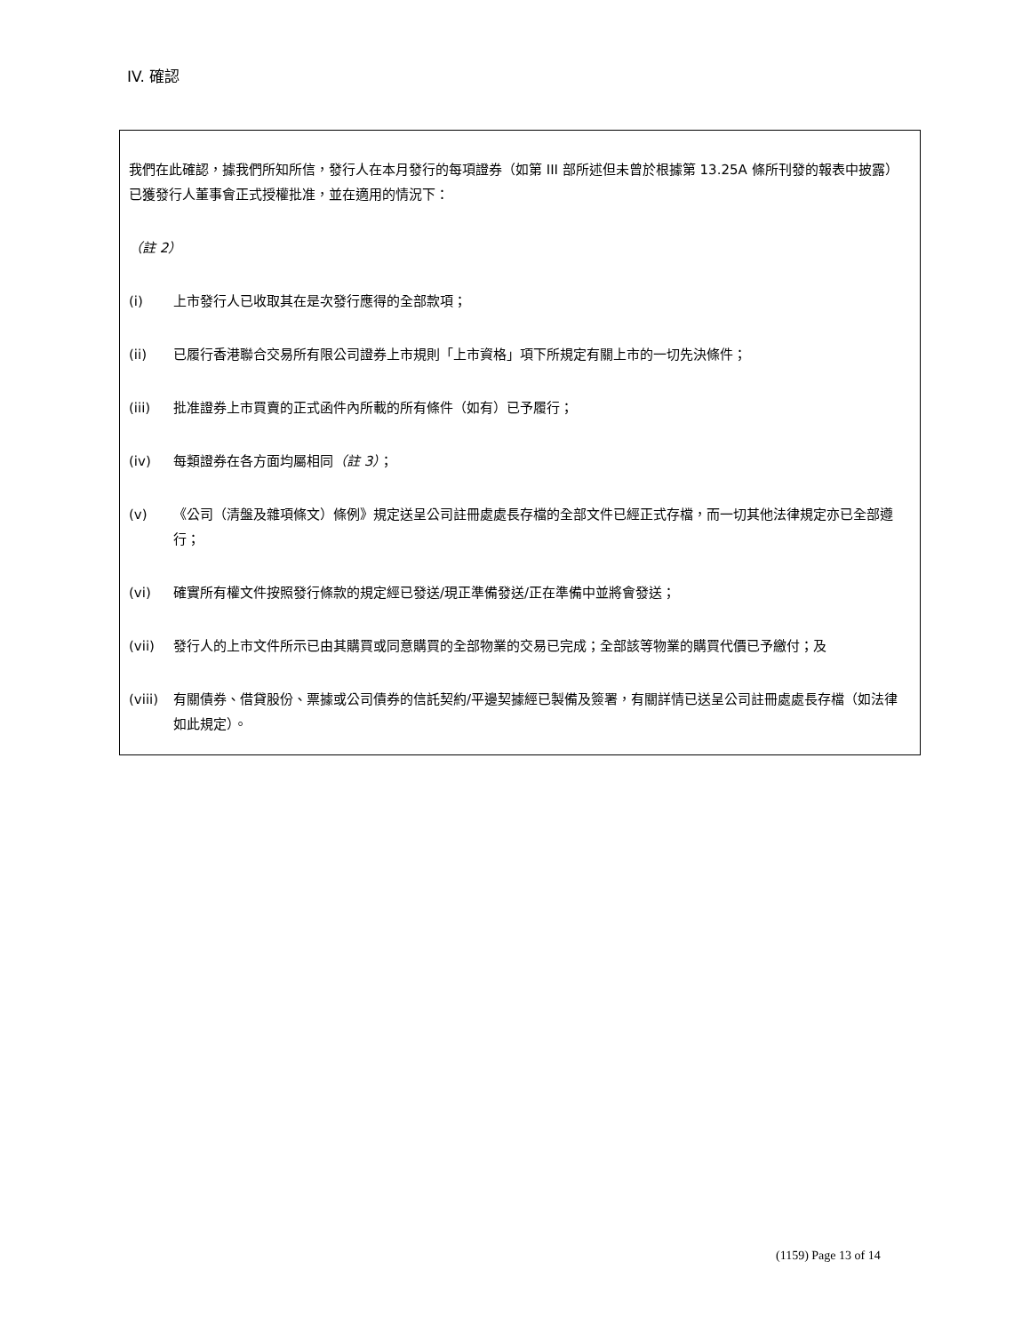IV. 確認
我們在此確認，據我們所知所信，發行人在本月發行的每項證券（如第 III 部所述但未曾於根據第 13.25A 條所刊發的報表中披露）已獲發行人董事會正式授權批准，並在適用的情況下：
（註 2）
(i) 上市發行人已收取其在是次發行應得的全部款項；
(ii) 已履行香港聯合交易所有限公司證券上市規則「上市資格」項下所規定有關上市的一切先決條件；
(iii) 批准證券上市買賣的正式函件內所載的所有條件（如有）已予履行；
(iv) 每類證券在各方面均屬相同（註 3）；
(v) 《公司（清盤及雜項條文）條例》規定送呈公司註冊處處長存檔的全部文件已經正式存檔，而一切其他法律規定亦已全部遵行；
(vi) 確實所有權文件按照發行條款的規定經已發送/現正準備發送/正在準備中並將會發送；
(vii) 發行人的上市文件所示已由其購買或同意購買的全部物業的交易已完成；全部該等物業的購買代價已予繳付；及
(viii) 有關債券、借貸股份、票據或公司債券的信託契約/平邊契據經已製備及簽署，有關詳情已送呈公司註冊處處長存檔（如法律如此規定）。
(1159) Page 13 of 14